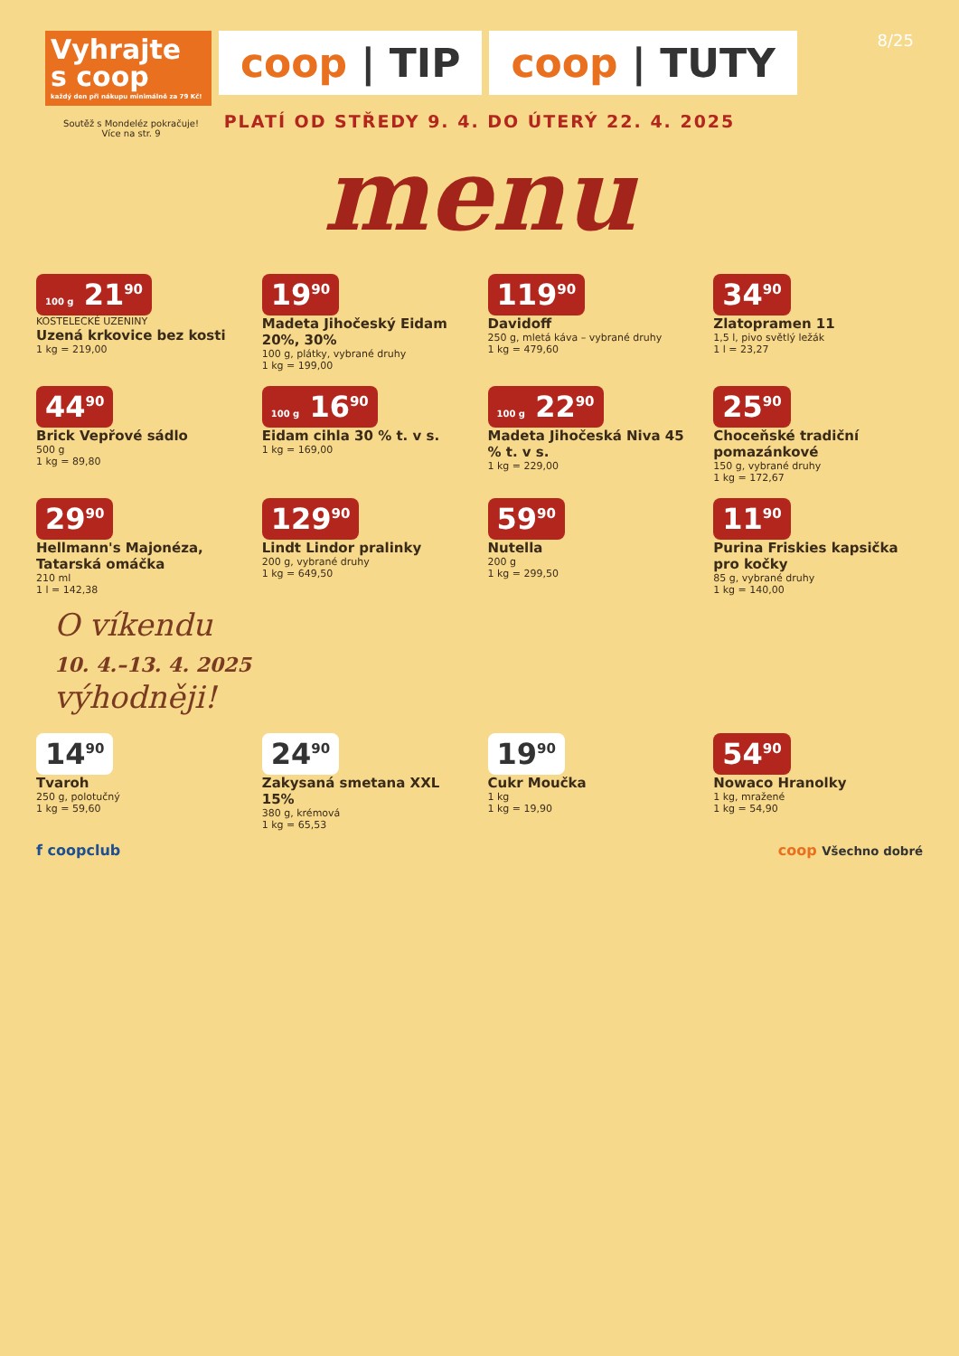Vyhrajte s coop
každý den při nákupu minimálně za 79 Kč!
coop | TIP coop | TUTY
8/25
PLATÍ OD STŘEDY 9. 4. DO ÚTERÝ 22. 4. 2025
menu
Soutěž s Mondeléz pokračuje!
Více na str. 9
100 g 21<sup>90</sup>
KOSTELECKÉ UZENINY
Uzená krkovice bez kosti
1 kg = 219,00
19<sup>90</sup>
Madeta Jihočeský Eidam 20%, 30%
100 g, plátky, vybrané druhy
1 kg = 199,00
119<sup>90</sup>
Davidoff
250 g, mletá káva – vybrané druhy
1 kg = 479,60
34<sup>90</sup>
Zlatopramen 11
1,5 l, pivo světlý ležák
1 l = 23,27
44<sup>90</sup>
Brick Vepřové sádlo
500 g
1 kg = 89,80
100 g 16<sup>90</sup>
Eidam cihla 30 % t. v s.
1 kg = 169,00
100 g 22<sup>90</sup>
Madeta Jihočeská Niva 45 % t. v s.
1 kg = 229,00
25<sup>90</sup>
Choceňské tradiční pomazánkové
150 g, vybrané druhy
1 kg = 172,67
29<sup>90</sup>
Hellmann's Majonéza, Tatarská omáčka
210 ml
1 l = 142,38
129<sup>90</sup>
Lindt Lindor pralinky
200 g, vybrané druhy
1 kg = 649,50
59<sup>90</sup>
Nutella
200 g
1 kg = 299,50
11<sup>90</sup>
Purina Friskies kapsička pro kočky
85 g, vybrané druhy
1 kg = 140,00
O víkendu
10. 4.–13. 4. 2025
výhodněji!
14<sup>90</sup>
Tvaroh
250 g, polotučný
1 kg = 59,60
24<sup>90</sup>
Zakysaná smetana XXL 15%
380 g, krémová
1 kg = 65,53
19<sup>90</sup>
Cukr Moučka
1 kg
1 kg = 19,90
54<sup>90</sup>
Nowaco Hranolky
1 kg, mražené
1 kg = 54,90
f coopclub coop Všechno dobré